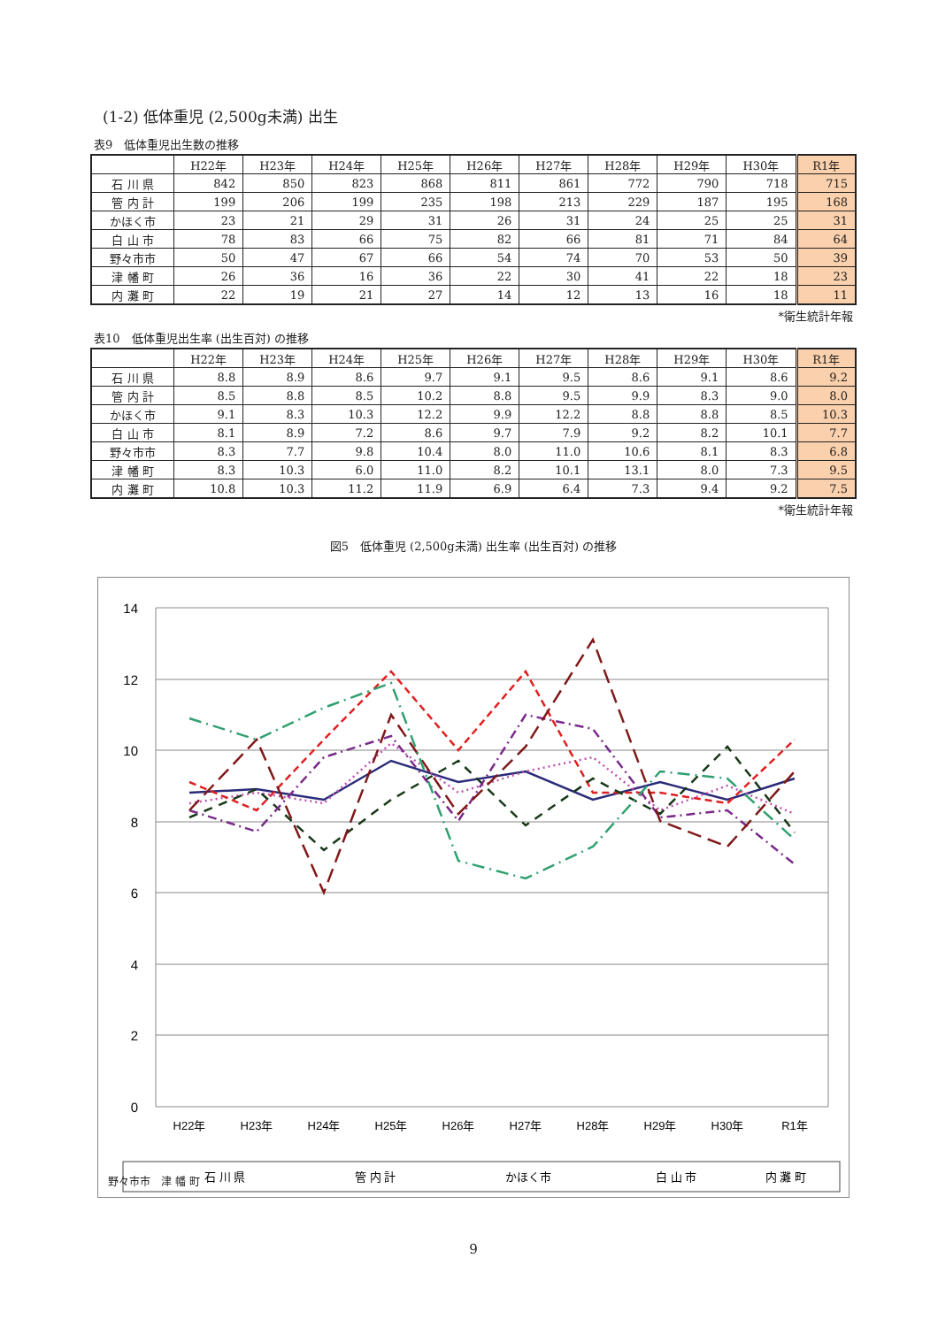(1-2) 低体重児 (2,500g未満) 出生
表9　低体重児出生数の推移
| | H22年 | H23年 | H24年 | H25年 | H26年 | H27年 | H28年 | H29年 | H30年 | R1年 |
| --- | --- | --- | --- | --- | --- | --- | --- | --- | --- | --- |
| 石 川 県 | 842 | 850 | 823 | 868 | 811 | 861 | 772 | 790 | 718 | 715 |
| 管 内 計 | 199 | 206 | 199 | 235 | 198 | 213 | 229 | 187 | 195 | 168 |
| かほく市 | 23 | 21 | 29 | 31 | 26 | 31 | 24 | 25 | 25 | 31 |
| 白 山 市 | 78 | 83 | 66 | 75 | 82 | 66 | 81 | 71 | 84 | 64 |
| 野々市市 | 50 | 47 | 67 | 66 | 54 | 74 | 70 | 53 | 50 | 39 |
| 津 幡 町 | 26 | 36 | 16 | 36 | 22 | 30 | 41 | 22 | 18 | 23 |
| 内 灘 町 | 22 | 19 | 21 | 27 | 14 | 12 | 13 | 16 | 18 | 11 |
*衛生統計年報
表10　低体重児出生率 (出生百対) の推移
| | H22年 | H23年 | H24年 | H25年 | H26年 | H27年 | H28年 | H29年 | H30年 | R1年 |
| --- | --- | --- | --- | --- | --- | --- | --- | --- | --- | --- |
| 石 川 県 | 8.8 | 8.9 | 8.6 | 9.7 | 9.1 | 9.5 | 8.6 | 9.1 | 8.6 | 9.2 |
| 管 内 計 | 8.5 | 8.8 | 8.5 | 10.2 | 8.8 | 9.5 | 9.9 | 8.3 | 9.0 | 8.0 |
| かほく市 | 9.1 | 8.3 | 10.3 | 12.2 | 9.9 | 12.2 | 8.8 | 8.8 | 8.5 | 10.3 |
| 白 山 市 | 8.1 | 8.9 | 7.2 | 8.6 | 9.7 | 7.9 | 9.2 | 8.2 | 10.1 | 7.7 |
| 野々市市 | 8.3 | 7.7 | 9.8 | 10.4 | 8.0 | 11.0 | 10.6 | 8.1 | 8.3 | 6.8 |
| 津 幡 町 | 8.3 | 10.3 | 6.0 | 11.0 | 8.2 | 10.1 | 13.1 | 8.0 | 7.3 | 9.5 |
| 内 灘 町 | 10.8 | 10.3 | 11.2 | 11.9 | 6.9 | 6.4 | 7.3 | 9.4 | 9.2 | 7.5 |
*衛生統計年報
図5　低体重児 (2,500g未満) 出生率 (出生百対) の推移
14
12
10
8
6
4
2
0
H22年
H23年
H24年
H25年
H26年
H27年
H28年
H29年
H30年
R1年
石 川 県
管 内 計
かほく市
白 山 市
内 灘 町
野々市市　津 幡 町
9